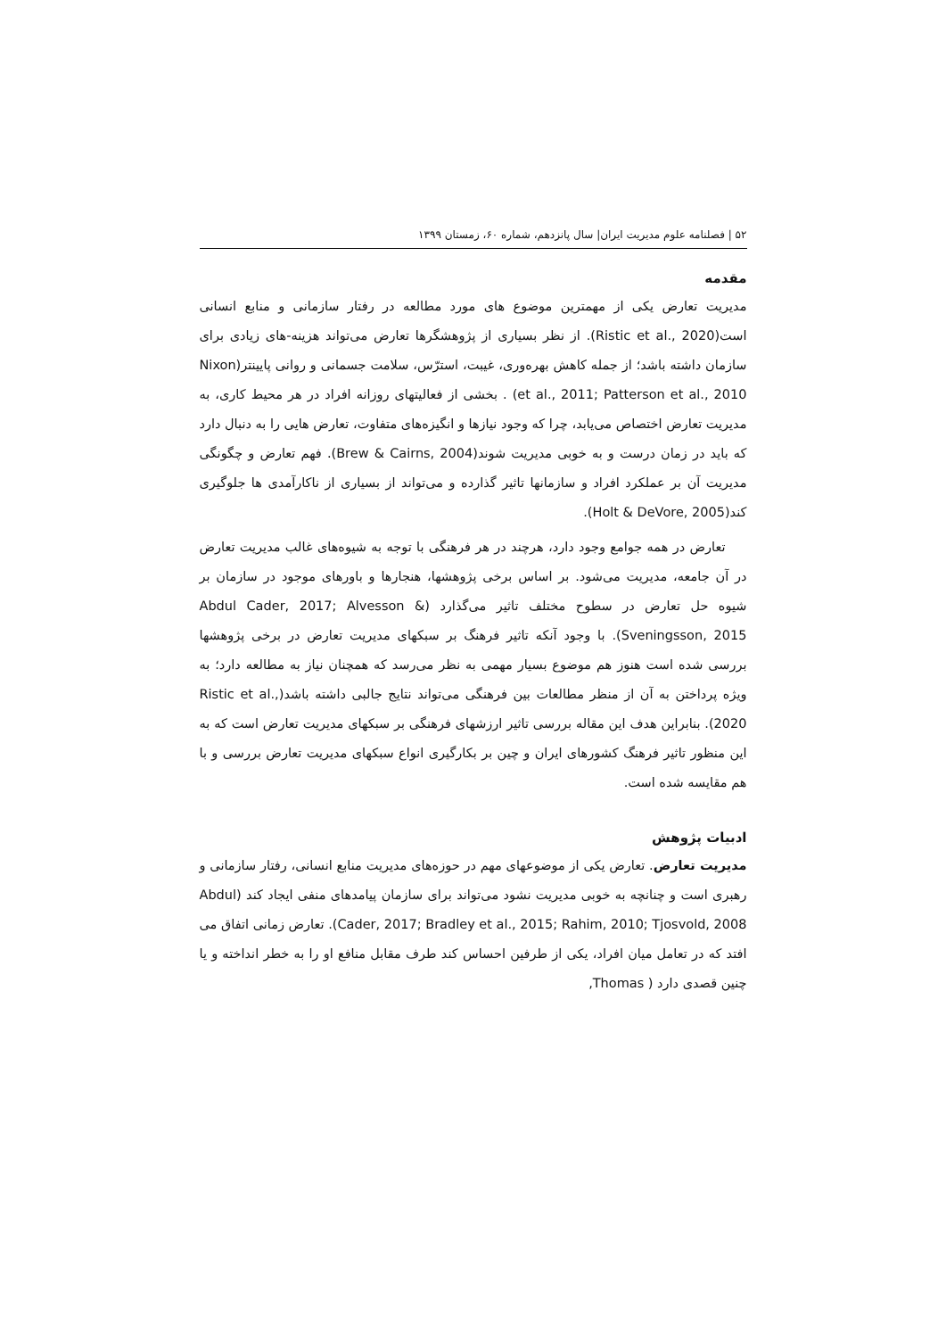۵۲ | فصلنامه علوم مدیریت ایران| سال پانزدهم، شماره ۶۰، زمستان ۱۳۹۹
مقدمه
مدیریت تعارض یکی از مهمترین موضوع های مورد مطالعه در رفتار سازمانی و منابع انسانی است(Ristic et al., 2020). از نظر بسیاری از پژوهشگرها تعارض می‌تواند هزینه-های زیادی برای سازمان داشته باشد؛ از جمله کاهش بهره‌وری، غیبت، استرّس، سلامت جسمانی و روانی پایینتر(Nixon et al., 2011; Patterson et al., 2010) . بخشی از فعالیتهای روزانه افراد در هر محیط کاری، به مدیریت تعارض اختصاص می‌یابد، چرا که وجود نیازها و انگیزه‌های متفاوت، تعارض هایی را به دنبال دارد که باید در زمان درست و به خوبی مدیریت شوند(Brew & Cairns, 2004). فهم تعارض و چگونگی مدیریت آن بر عملکرد افراد و سازمانها تاثیر گذارده و می‌تواند از بسیاری از ناکارآمدی ها جلوگیری کند(Holt & DeVore, 2005).
تعارض در همه جوامع وجود دارد، هرچند در هر فرهنگی با توجه به شیوه‌های غالب مدیریت تعارض در آن جامعه، مدیریت می‌شود. بر اساس برخی پژوهشها، هنجارها و باورهای موجود در سازمان بر شیوه حل تعارض در سطوح مختلف تاثیر می‌گذارد (Abdul Cader, 2017; Alvesson & Sveningsson, 2015). با وجود آنکه تاثیر فرهنگ بر سبکهای مدیریت تعارض در برخی پژوهشها بررسی شده است هنوز هم موضوع بسیار مهمی به نظر می‌رسد که همچنان نیاز به مطالعه دارد؛ به ویژه پرداختن به آن از منظر مطالعات بین فرهنگی می‌تواند نتایج جالبی داشته باشد(Ristic et al., 2020). بنابراین هدف این مقاله بررسی تاثیر ارزشهای فرهنگی بر سبکهای مدیریت تعارض است که به این منظور تاثیر فرهنگ کشورهای ایران و چین بر بکارگیری انواع سبکهای مدیریت تعارض بررسی و با هم مقایسه شده است.
ادبیات پژوهش
مدیریت تعارض. تعارض یکی از موضوعهای مهم در حوزه‌های مدیریت منابع انسانی، رفتار سازمانی و رهبری است و چنانچه به خوبی مدیریت نشود می‌تواند برای سازمان پیامدهای منفی ایجاد کند (Abdul Cader, 2017; Bradley et al., 2015; Rahim, 2010; Tjosvold, 2008). تعارض زمانی اتفاق می افتد که در تعامل میان افراد، یکی از طرفین احساس کند طرف مقابل منافع او را به خطر انداخته و یا چنین قصدی دارد ( Thomas,